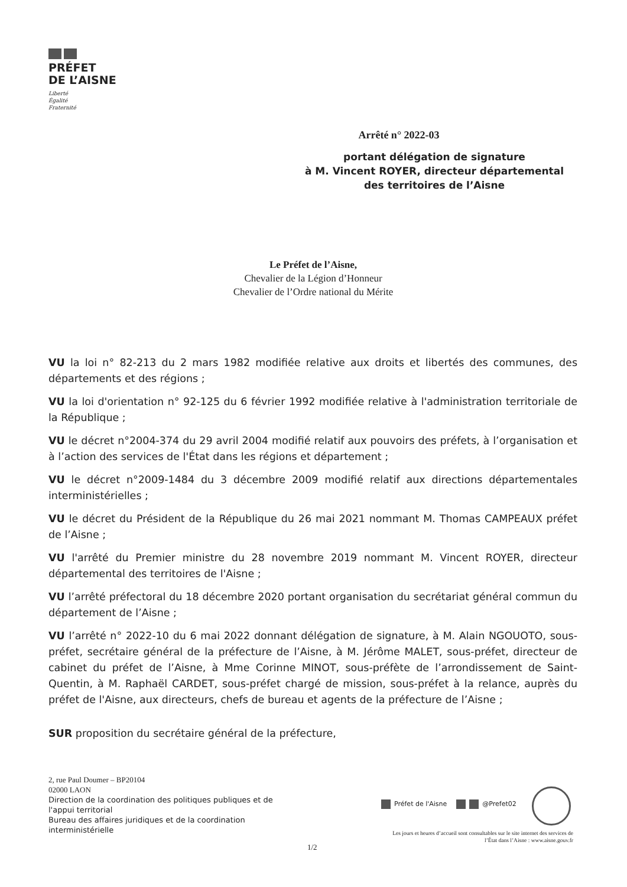PRÉFET
DE L’AISNE
Liberté
Égalité
Fraternité
Arrêté n° 2022-03
portant délégation de signature
à M. Vincent ROYER, directeur départemental
des territoires de l’Aisne
Le Préfet de l’Aisne,
Chevalier de la Légion d’Honneur
Chevalier de l’Ordre national du Mérite
VU la loi n° 82-213 du 2 mars 1982 modifiée relative aux droits et libertés des communes, des départements et des régions ;
VU la loi d'orientation n° 92-125 du 6 février 1992 modifiée relative à l'administration territoriale de la République ;
VU le décret n°2004-374 du 29 avril 2004 modifié relatif aux pouvoirs des préfets, à l’organisation et à l’action des services de l'État dans les régions et département ;
VU le décret n°2009-1484 du 3 décembre 2009 modifié relatif aux directions départementales interministérielles ;
VU le décret du Président de la République du 26 mai 2021 nommant M. Thomas CAMPEAUX préfet de l’Aisne ;
VU l'arrêté du Premier ministre du 28 novembre 2019 nommant M. Vincent ROYER, directeur départemental des territoires de l'Aisne ;
VU l’arrêté préfectoral du 18 décembre 2020 portant organisation du secrétariat général commun du département de l’Aisne ;
VU l’arrêté n° 2022-10 du 6 mai 2022 donnant délégation de signature, à M. Alain NGOUOTO, sous-préfet, secrétaire général de la préfecture de l’Aisne, à M. Jérôme MALET, sous-préfet, directeur de cabinet du préfet de l’Aisne, à Mme Corinne MINOT, sous-préfète de l’arrondissement de Saint-Quentin, à M. Raphaël CARDET, sous-préfet chargé de mission, sous-préfet à la relance, auprès du préfet de l'Aisne, aux directeurs, chefs de bureau et agents de la préfecture de l’Aisne ;
SUR proposition du secrétaire général de la préfecture,
2, rue Paul Doumer – BP20104
02000 LAON
Direction de la coordination des politiques publiques et de l'appui territorial
Bureau des affaires juridiques et de la coordination interministérielle
1/2
Préfet de l'Aisne @Prefet02
Les jours et heures d’accueil sont consultables sur le site internet des services de l’État dans l’Aisne : www.aisne.gouv.fr